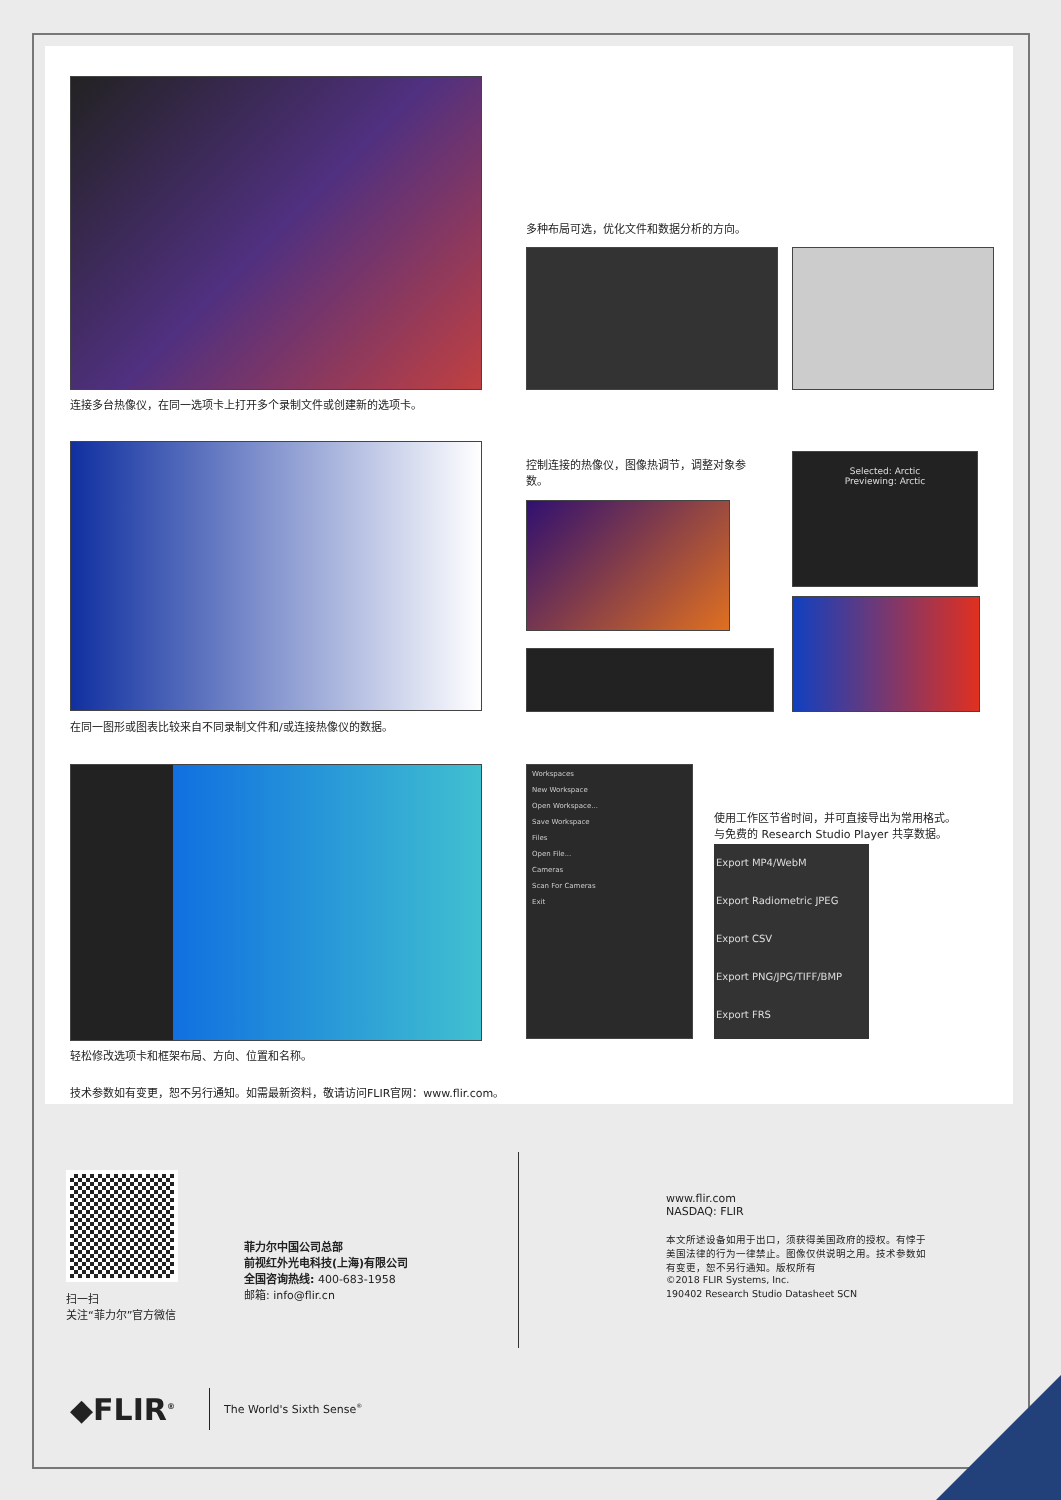连接多台热像仪，在同一选项卡上打开多个录制文件或创建新的选项卡。
多种布局可选，优化文件和数据分析的方向。
在同一图形或图表比较来自不同录制文件和/或连接热像仪的数据。
控制连接的热像仪，图像热调节，调整对象参数。
Selected: Arctic
Previewing: Arctic
轻松修改选项卡和框架布局、方向、位置和名称。
Workspaces
New Workspace
Open Workspace...
Save Workspace
Files
Open File...
Cameras
Scan For Cameras
Exit
使用工作区节省时间，并可直接导出为常用格式。与免费的 Research Studio Player 共享数据。
Export MP4/WebM
Export Radiometric JPEG
Export CSV
Export PNG/JPG/TIFF/BMP
Export FRS
技术参数如有变更，恕不另行通知。如需最新资料，敬请访问FLIR官网：www.flir.com。
扫一扫
关注“菲力尔”官方微信
菲力尔中国公司总部
前视红外光电科技(上海)有限公司
全国咨询热线: 400-683-1958
邮箱: info@flir.cn
www.flir.com
NASDAQ: FLIR
本文所述设备如用于出口，须获得美国政府的授权。有悖于美国法律的行为一律禁止。图像仅供说明之用。技术参数如有变更，恕不另行通知。版权所有
©2018 FLIR Systems, Inc.
190402 Research Studio Datasheet SCN
◆FLIR<sup>®</sup> The World's Sixth Sense<sup>®</sup>